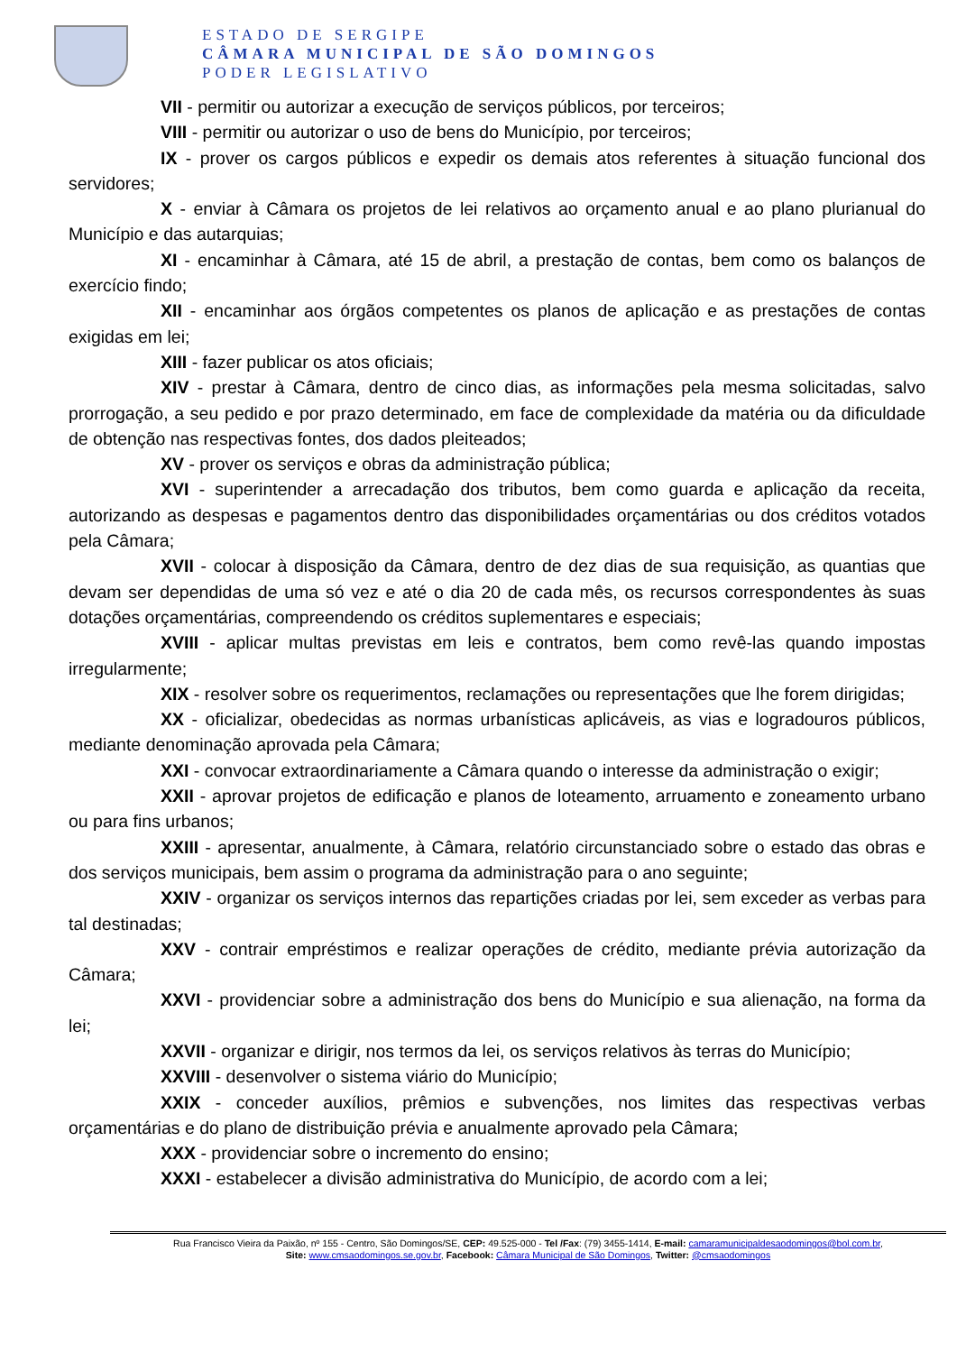ESTADO DE SERGIPE
CÂMARA MUNICIPAL DE SÃO DOMINGOS
PODER LEGISLATIVO
VII - permitir ou autorizar a execução de serviços públicos, por terceiros;
VIII - permitir ou autorizar o uso de bens do Município, por terceiros;
IX - prover os cargos públicos e expedir os demais atos referentes à situação funcional dos servidores;
X - enviar à Câmara os projetos de lei relativos ao orçamento anual e ao plano plurianual do Município e das autarquias;
XI - encaminhar à Câmara, até 15 de abril, a prestação de contas, bem como os balanços de exercício findo;
XII - encaminhar aos órgãos competentes os planos de aplicação e as prestações de contas exigidas em lei;
XIII - fazer publicar os atos oficiais;
XIV - prestar à Câmara, dentro de cinco dias, as informações pela mesma solicitadas, salvo prorrogação, a seu pedido e por prazo determinado, em face de complexidade da matéria ou da dificuldade de obtenção nas respectivas fontes, dos dados pleiteados;
XV - prover os serviços e obras da administração pública;
XVI - superintender a arrecadação dos tributos, bem como guarda e aplicação da receita, autorizando as despesas e pagamentos dentro das disponibilidades orçamentárias ou dos créditos votados pela Câmara;
XVII - colocar à disposição da Câmara, dentro de dez dias de sua requisição, as quantias que devam ser dependidas de uma só vez e até o dia 20 de cada mês, os recursos correspondentes às suas dotações orçamentárias, compreendendo os créditos suplementares e especiais;
XVIII - aplicar multas previstas em leis e contratos, bem como revê-las quando impostas irregularmente;
XIX - resolver sobre os requerimentos, reclamações ou representações que lhe forem dirigidas;
XX - oficializar, obedecidas as normas urbanísticas aplicáveis, as vias e logradouros públicos, mediante denominação aprovada pela Câmara;
XXI - convocar extraordinariamente a Câmara quando o interesse da administração o exigir;
XXII - aprovar projetos de edificação e planos de loteamento, arruamento e zoneamento urbano ou para fins urbanos;
XXIII - apresentar, anualmente, à Câmara, relatório circunstanciado sobre o estado das obras e dos serviços municipais, bem assim o programa da administração para o ano seguinte;
XXIV - organizar os serviços internos das repartições criadas por lei, sem exceder as verbas para tal destinadas;
XXV - contrair empréstimos e realizar operações de crédito, mediante prévia autorização da Câmara;
XXVI - providenciar sobre a administração dos bens do Município e sua alienação, na forma da lei;
XXVII - organizar e dirigir, nos termos da lei, os serviços relativos às terras do Município;
XXVIII - desenvolver o sistema viário do Município;
XXIX - conceder auxílios, prêmios e subvenções, nos limites das respectivas verbas orçamentárias e do plano de distribuição prévia e anualmente aprovado pela Câmara;
XXX - providenciar sobre o incremento do ensino;
XXXI - estabelecer a divisão administrativa do Município, de acordo com a lei;
Rua Francisco Vieira da Paixão, nº 155 - Centro, São Domingos/SE, CEP: 49.525-000 - Tel /Fax: (79) 3455-1414, E-mail: camaramunicipaldesaodomingos@bol.com.br,
Site: www.cmsaodomingos.se.gov.br, Facebook: Câmara Municipal de São Domingos, Twitter: @cmsaodomingos